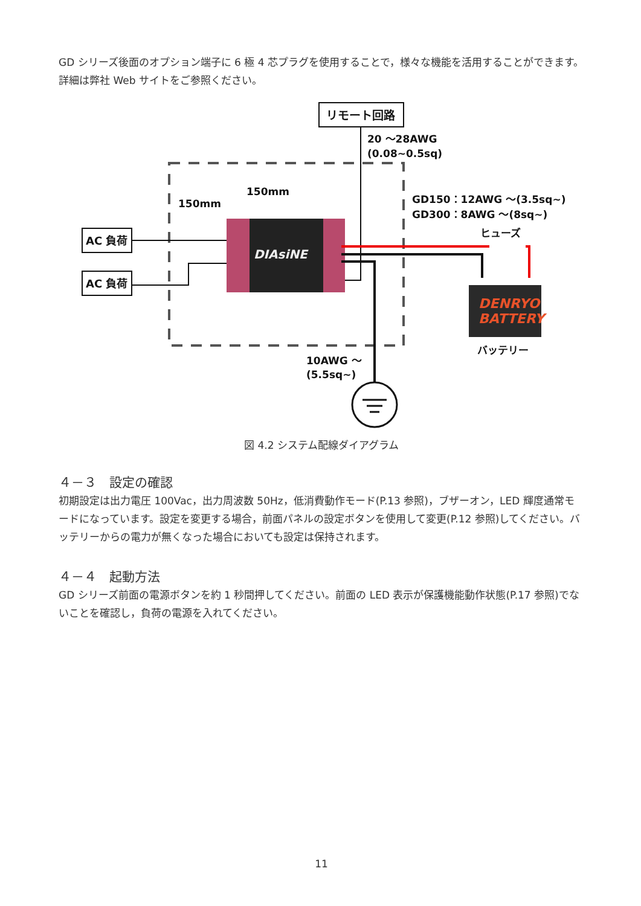GD シリーズ後面のオプション端子に 6 極 4 芯プラグを使用することで，様々な機能を活用することができます。詳細は弊社 Web サイトをご参照ください。
リモート回路
20 ～28AWG
(0.08~0.5sq)
150mm
150mm
DIAsiNE
AC 負荷
AC 負荷
GD150：12AWG ～(3.5sq~)
GD300：8AWG ～(8sq~)
ヒューズ
DENRYO
BATTERY
バッテリー
10AWG ～
(5.5sq~)
図 4.2 システム配線ダイアグラム
４－３　設定の確認
初期設定は出力電圧 100Vac，出力周波数 50Hz，低消費動作モード(P.13 参照)，ブザーオン，LED 輝度通常モードになっています。設定を変更する場合，前面パネルの設定ボタンを使用して変更(P.12 参照)してください。バッテリーからの電力が無くなった場合においても設定は保持されます。
４－４　起動方法
GD シリーズ前面の電源ボタンを約 1 秒間押してください。前面の LED 表示が保護機能動作状態(P.17 参照)でないことを確認し，負荷の電源を入れてください。
11